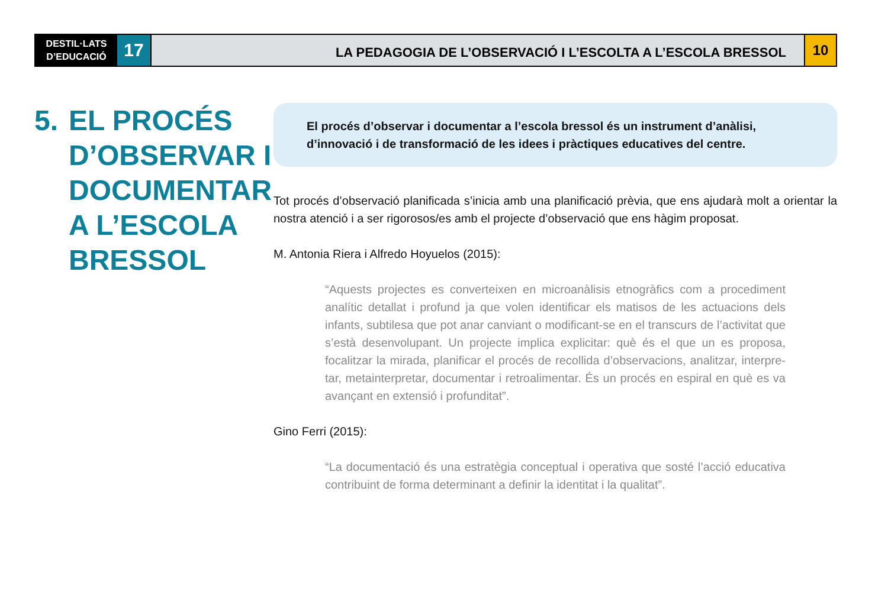DESTIL·LATS
D’EDUCACIÓ
17
LA PEDAGOGIA DE L’OBSERVACIÓ I L’ESCOLTA A L’ESCOLA BRESSOL
10
5. EL PROCÉS
D’OBSERVAR I
DOCUMENTAR
A L’ESCOLA
BRESSOL
El procés d’observar i documentar a l’escola bressol és un instrument d’anàlisi, d’innovació i de transformació de les idees i pràctiques educatives del centre.
Tot procés d’observació planificada s’inicia amb una planificació prèvia, que ens ajudarà molt a orientar la nostra atenció i a ser rigorosos/es amb el projecte d’observació que ens hàgim proposat.
M. Antonia Riera i Alfredo Hoyuelos (2015):
“Aquests projectes es converteixen en microanàlisis etnogràfics com a procediment analític detallat i profund ja que volen identificar els matisos de les actuacions dels infants, subtilesa que pot anar canviant o modificant-se en el transcurs de l’activitat que s’està desenvolupant. Un projecte implica explicitar: què és el que un es proposa, focalitzar la mirada, planificar el procés de recollida d’observacions, analitzar, interpre-tar, metainterpretar, documentar i retroalimentar. És un procés en espiral en què es va avançant en extensió i profunditat”.
Gino Ferri (2015):
“La documentació és una estratègia conceptual i operativa que sosté l’acció educativa contribuint de forma determinant a definir la identitat i la qualitat”.